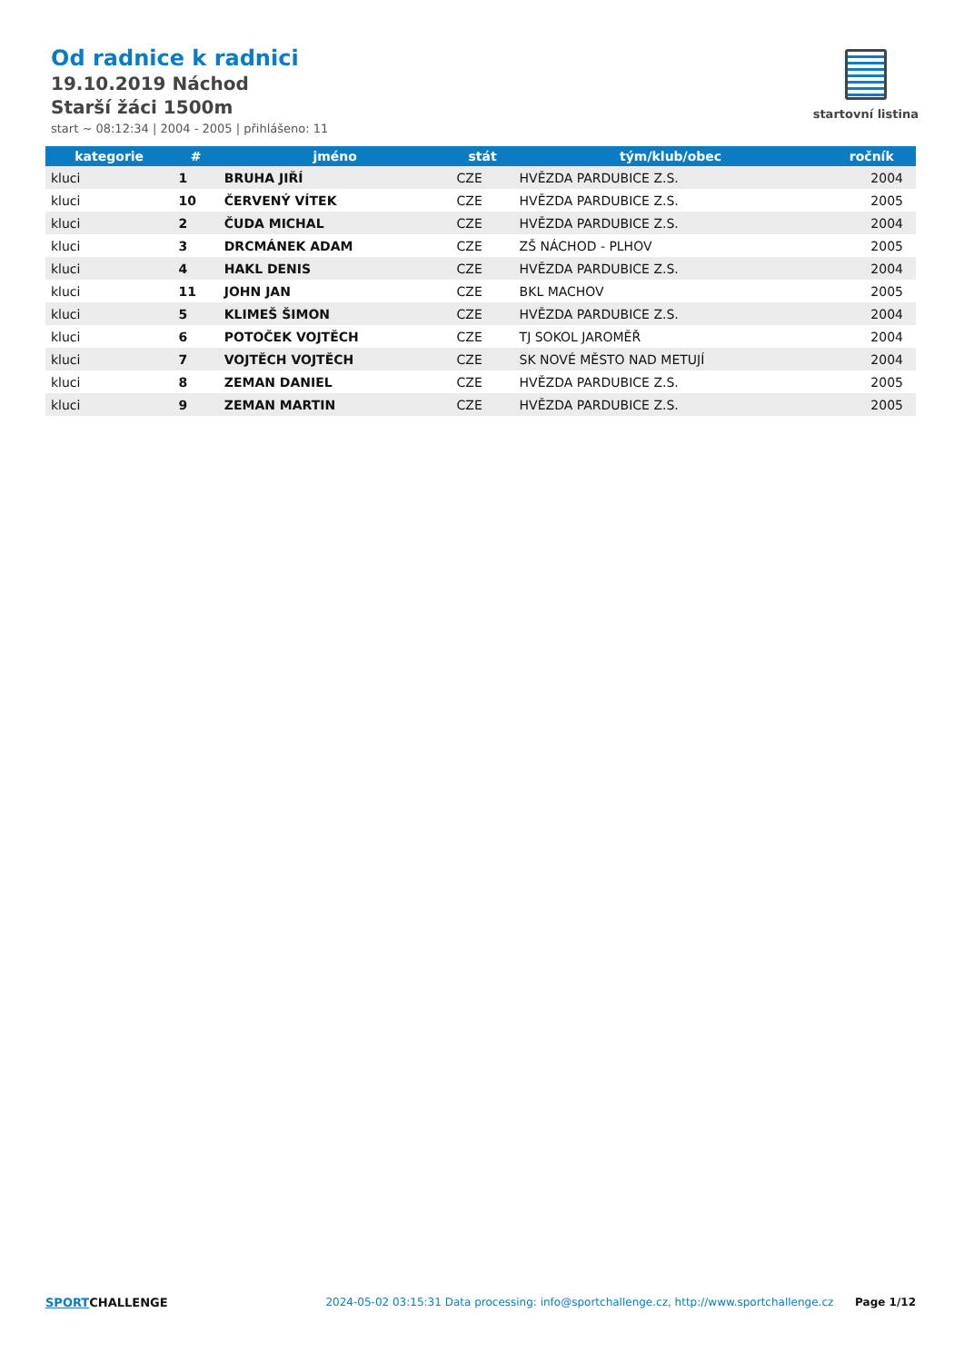Od radnice k radnici
19.10.2019 Náchod
Starší žáci 1500m
start ~ 08:12:34 | 2004 - 2005 | přihlášeno: 11
startovní listina
| kategorie | # | jméno | stát | tým/klub/obec | ročník |
| --- | --- | --- | --- | --- | --- |
| kluci | 1 | BRUHA JIŘÍ | CZE | HVĚZDA PARDUBICE Z.S. | 2004 |
| kluci | 10 | ČERVENÝ VÍTEK | CZE | HVĚZDA PARDUBICE Z.S. | 2005 |
| kluci | 2 | ČUDA MICHAL | CZE | HVĚZDA PARDUBICE Z.S. | 2004 |
| kluci | 3 | DRCMÁNEK ADAM | CZE | ZŠ NÁCHOD - PLHOV | 2005 |
| kluci | 4 | HAKL DENIS | CZE | HVĚZDA PARDUBICE Z.S. | 2004 |
| kluci | 11 | JOHN JAN | CZE | BKL MACHOV | 2005 |
| kluci | 5 | KLIMEŠ ŠIMON | CZE | HVĚZDA PARDUBICE Z.S. | 2004 |
| kluci | 6 | POTOČEK VOJTĚCH | CZE | TJ SOKOL JAROMĚŘ | 2004 |
| kluci | 7 | VOJTĚCH VOJTĚCH | CZE | SK NOVÉ MĚSTO NAD METUJÍ | 2004 |
| kluci | 8 | ZEMAN DANIEL | CZE | HVĚZDA PARDUBICE Z.S. | 2005 |
| kluci | 9 | ZEMAN MARTIN | CZE | HVĚZDA PARDUBICE Z.S. | 2005 |
SPORTCHALLENGE 2024-05-02 03:15:31 Data processing: info@sportchallenge.cz, http://www.sportchallenge.cz Page 1/12